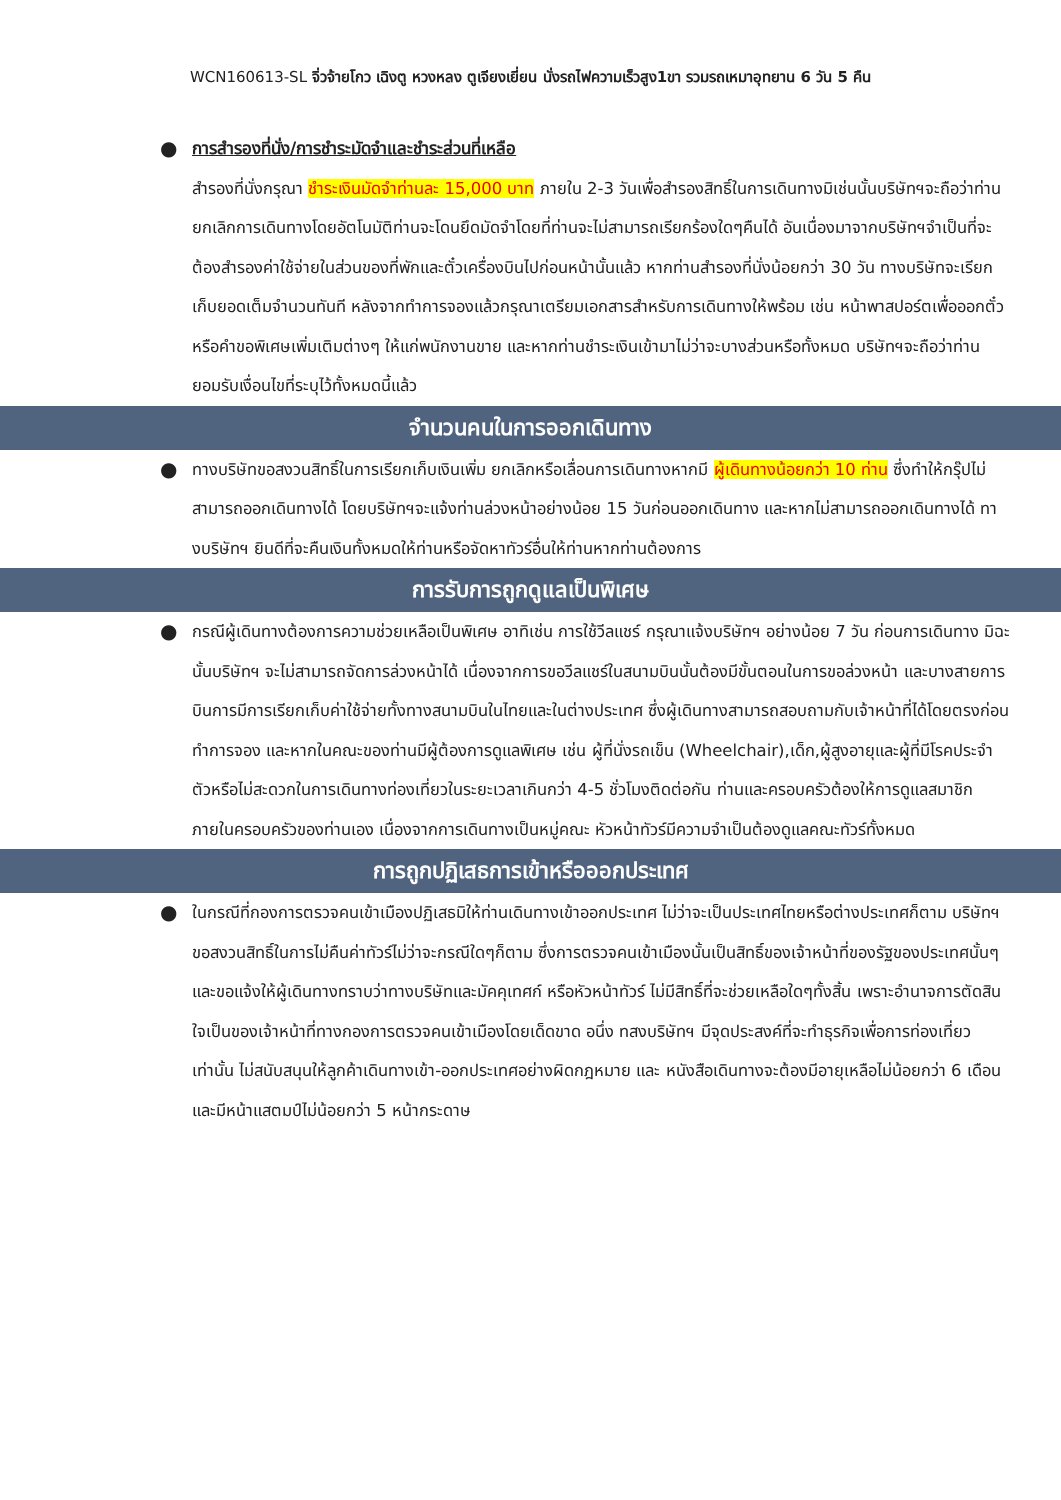WCN160613-SL จิ่วจ้ายโกว เฉิงตู หวงหลง ตูเจียงเยี่ยน นั่งรถไฟความเร็วสูง1ขา รวมรถเหมาอุทยาน 6 วัน 5 คืน
●
การสำรองที่นั่ง/การชำระมัดจำและชำระส่วนที่เหลือ
สำรองที่นั่งกรุณา ชำระเงินมัดจำท่านละ 15,000 บาท ภายใน 2-3 วันเพื่อสำรองสิทธิ์ในการเดินทางมิเช่นนั้นบริษัทฯจะถือว่าท่านยกเลิกการเดินทางโดยอัตโนมัติท่านจะโดนยึดมัดจำโดยที่ท่านจะไม่สามารถเรียกร้องใดๆคืนได้ อันเนื่องมาจากบริษัทฯจำเป็นที่จะต้องสำรองค่าใช้จ่ายในส่วนของที่พักและตั๋วเครื่องบินไปก่อนหน้านั้นแล้ว หากท่านสำรองที่นั่งน้อยกว่า 30 วัน ทางบริษัทจะเรียกเก็บยอดเต็มจำนวนทันที หลังจากทำการจองแล้วกรุณาเตรียมเอกสารสำหรับการเดินทางให้พร้อม เช่น หน้าพาสปอร์ตเพื่อออกตั๋วหรือคำขอพิเศษเพิ่มเติมต่างๆ ให้แก่พนักงานขาย และหากท่านชำระเงินเข้ามาไม่ว่าจะบางส่วนหรือทั้งหมด บริษัทฯจะถือว่าท่านยอมรับเงื่อนไขที่ระบุไว้ทั้งหมดนี้แล้ว
จำนวนคนในการออกเดินทาง
●
ทางบริษัทขอสงวนสิทธิ์ในการเรียกเก็บเงินเพิ่ม ยกเลิกหรือเลื่อนการเดินทางหากมี ผู้เดินทางน้อยกว่า 10 ท่าน ซึ่งทำให้กรุ๊ปไม่สามารถออกเดินทางได้ โดยบริษัทฯจะแจ้งท่านล่วงหน้าอย่างน้อย 15 วันก่อนออกเดินทาง และหากไม่สามารถออกเดินทางได้ ทางบริษัทฯ ยินดีที่จะคืนเงินทั้งหมดให้ท่านหรือจัดหาทัวร์อื่นให้ท่านหากท่านต้องการ
การรับการถูกดูแลเป็นพิเศษ
●
กรณีผู้เดินทางต้องการความช่วยเหลือเป็นพิเศษ อาทิเช่น การใช้วีลแชร์ กรุณาแจ้งบริษัทฯ อย่างน้อย 7 วัน ก่อนการเดินทาง มิฉะนั้นบริษัทฯ จะไม่สามารถจัดการล่วงหน้าได้ เนื่องจากการขอวีลแชร์ในสนามบินนั้นต้องมีขั้นตอนในการขอล่วงหน้า และบางสายการบินการมีการเรียกเก็บค่าใช้จ่ายทั้งทางสนามบินในไทยและในต่างประเทศ ซึ่งผู้เดินทางสามารถสอบถามกับเจ้าหน้าที่ได้โดยตรงก่อนทำการจอง และหากในคณะของท่านมีผู้ต้องการดูแลพิเศษ เช่น ผู้ที่นั่งรถเข็น (Wheelchair),เด็ก,ผู้สูงอายุและผู้ที่มีโรคประจำตัวหรือไม่สะดวกในการเดินทางท่องเที่ยวในระยะเวลาเกินกว่า 4-5 ชั่วโมงติดต่อกัน ท่านและครอบครัวต้องให้การดูแลสมาชิกภายในครอบครัวของท่านเอง เนื่องจากการเดินทางเป็นหมู่คณะ หัวหน้าทัวร์มีความจำเป็นต้องดูแลคณะทัวร์ทั้งหมด
การถูกปฏิเสธการเข้าหรือออกประเทศ
●
ในกรณีที่กองการตรวจคนเข้าเมืองปฏิเสธมิให้ท่านเดินทางเข้าออกประเทศ ไม่ว่าจะเป็นประเทศไทยหรือต่างประเทศก็ตาม บริษัทฯ ขอสงวนสิทธิ์ในการไม่คืนค่าทัวร์ไม่ว่าจะกรณีใดๆก็ตาม ซึ่งการตรวจคนเข้าเมืองนั้นเป็นสิทธิ์ของเจ้าหน้าที่ของรัฐของประเทศนั้นๆ และขอแจ้งให้ผู้เดินทางทราบว่าทางบริษัทและมัคคุเทศก์ หรือหัวหน้าทัวร์ ไม่มีสิทธิ์ที่จะช่วยเหลือใดๆทั้งสิ้น เพราะอำนาจการตัดสินใจเป็นของเจ้าหน้าที่ทางกองการตรวจคนเข้าเมืองโดยเด็ดขาด อนึ่ง ทสงบริษัทฯ มีจุดประสงค์ที่จะทำธุรกิจเพื่อการท่องเที่ยวเท่านั้น ไม่สนับสนุนให้ลูกค้าเดินทางเข้า-ออกประเทศอย่างผิดกฎหมาย และ หนังสือเดินทางจะต้องมีอายุเหลือไม่น้อยกว่า 6 เดือนและมีหน้าแสตมป์ไม่น้อยกว่า 5 หน้ากระดาษ